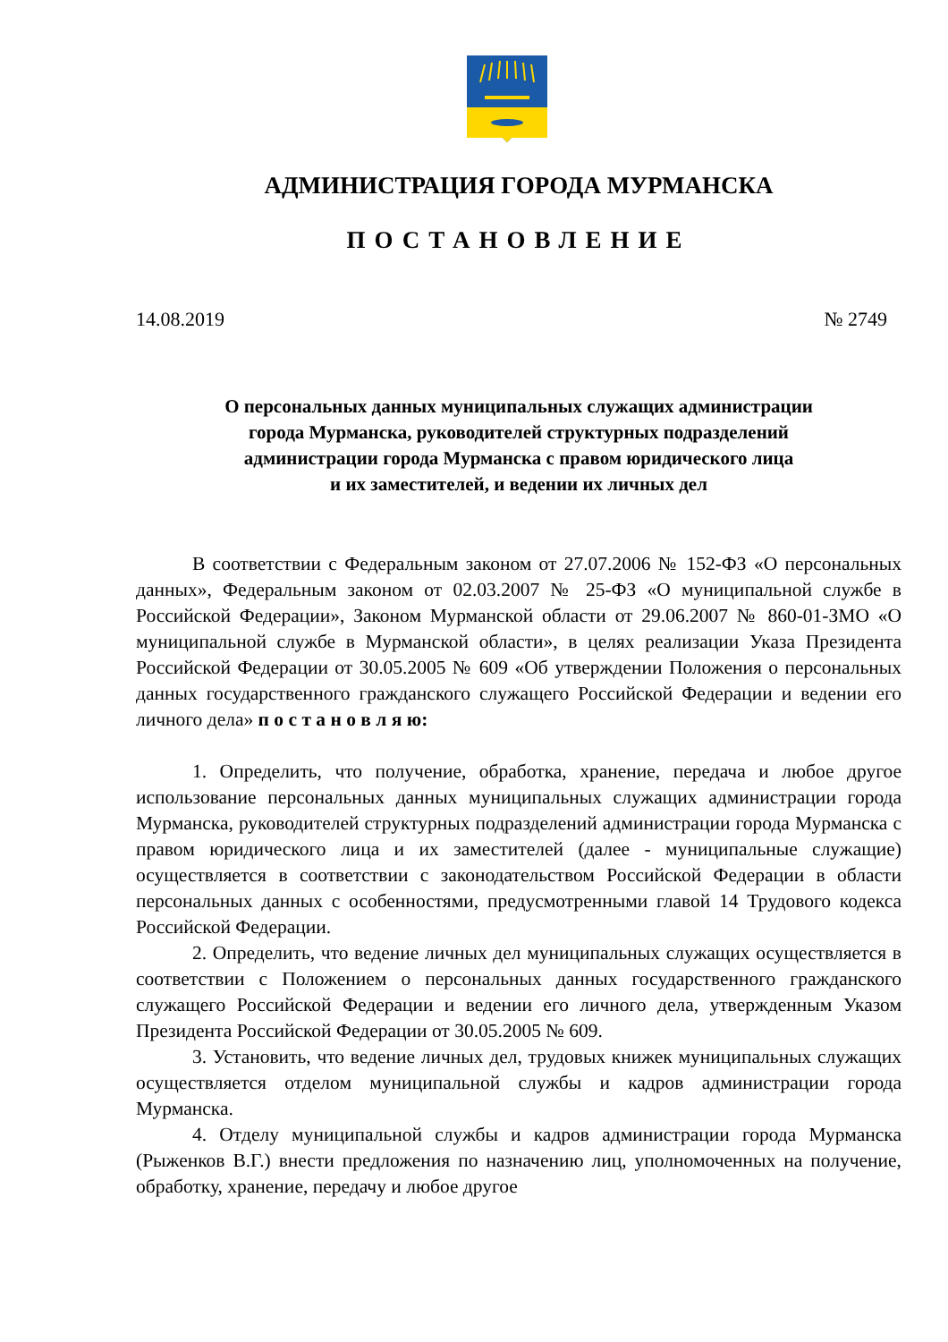АДМИНИСТРАЦИЯ ГОРОДА МУРМАНСКА
ПОСТАНОВЛЕНИЕ
14.08.2019 № 2749
О персональных данных муниципальных служащих администрации
города Мурманска, руководителей структурных подразделений
администрации города Мурманска с правом юридического лица
и их заместителей, и ведении их личных дел
В соответствии с Федеральным законом от 27.07.2006 № 152-ФЗ «О персональных данных», Федеральным законом от 02.03.2007 № 25-ФЗ «О муниципальной службе в Российской Федерации», Законом Мурманской области от 29.06.2007 № 860-01-ЗМО «О муниципальной службе в Мурманской области», в целях реализации Указа Президента Российской Федерации от 30.05.2005 № 609 «Об утверждении Положения о персональных данных государственного гражданского служащего Российской Федерации и ведении его личного дела» п о с т а н о в л я ю:
1. Определить, что получение, обработка, хранение, передача и любое другое использование персональных данных муниципальных служащих администрации города Мурманска, руководителей структурных подразделений администрации города Мурманска с правом юридического лица и их заместителей (далее - муниципальные служащие) осуществляется в соответствии с законодательством Российской Федерации в области персональных данных с особенностями, предусмотренными главой 14 Трудового кодекса Российской Федерации.
2. Определить, что ведение личных дел муниципальных служащих осуществляется в соответствии с Положением о персональных данных государственного гражданского служащего Российской Федерации и ведении его личного дела, утвержденным Указом Президента Российской Федерации от 30.05.2005 № 609.
3. Установить, что ведение личных дел, трудовых книжек муниципальных служащих осуществляется отделом муниципальной службы и кадров администрации города Мурманска.
4. Отделу муниципальной службы и кадров администрации города Мурманска (Рыженков В.Г.) внести предложения по назначению лиц, уполномоченных на получение, обработку, хранение, передачу и любое другое